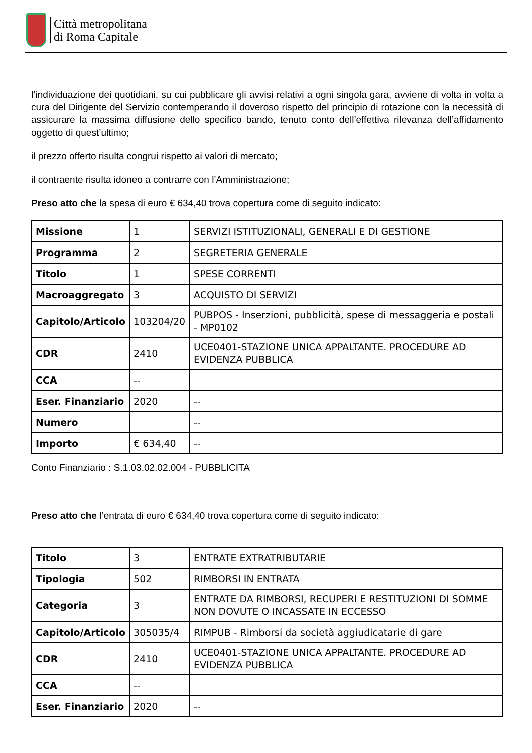Città metropolitana
di Roma Capitale
l’individuazione dei quotidiani, su cui pubblicare gli avvisi relativi a ogni singola gara, avviene di volta in volta a cura del Dirigente del Servizio contemperando il doveroso rispetto del principio di rotazione con la necessità di assicurare la massima diffusione dello specifico bando, tenuto conto dell’effettiva rilevanza dell’affidamento oggetto di quest’ultimo;
il prezzo offerto risulta congrui rispetto ai valori di mercato;
il contraente risulta idoneo a contrarre con l’Amministrazione;
Preso atto che la spesa di euro € 634,40 trova copertura come di seguito indicato:
| Missione | 1 | SERVIZI ISTITUZIONALI, GENERALI E DI GESTIONE |
| Programma | 2 | SEGRETERIA GENERALE |
| Titolo | 1 | SPESE CORRENTI |
| Macroaggregato | 3 | ACQUISTO DI SERVIZI |
| Capitolo/Articolo | 103204/20 | PUBPOS - Inserzioni, pubblicità, spese di messaggeria e postali - MP0102 |
| CDR | 2410 | UCE0401-STAZIONE UNICA APPALTANTE. PROCEDURE AD EVIDENZA PUBBLICA |
| CCA | -- | |
| Eser. Finanziario | 2020 | -- |
| Numero | | -- |
| Importo | € 634,40 | -- |
Conto Finanziario : S.1.03.02.02.004 - PUBBLICITA
Preso atto che l’entrata di euro € 634,40 trova copertura come di seguito indicato:
| Titolo | 3 | ENTRATE EXTRATRIBUTARIE |
| Tipologia | 502 | RIMBORSI IN ENTRATA |
| Categoria | 3 | ENTRATE DA RIMBORSI, RECUPERI E RESTITUZIONI DI SOMME NON DOVUTE O INCASSATE IN ECCESSO |
| Capitolo/Articolo | 305035/4 | RIMPUB - Rimborsi da società aggiudicatarie di gare |
| CDR | 2410 | UCE0401-STAZIONE UNICA APPALTANTE. PROCEDURE AD EVIDENZA PUBBLICA |
| CCA | -- | |
| Eser. Finanziario | 2020 | -- |